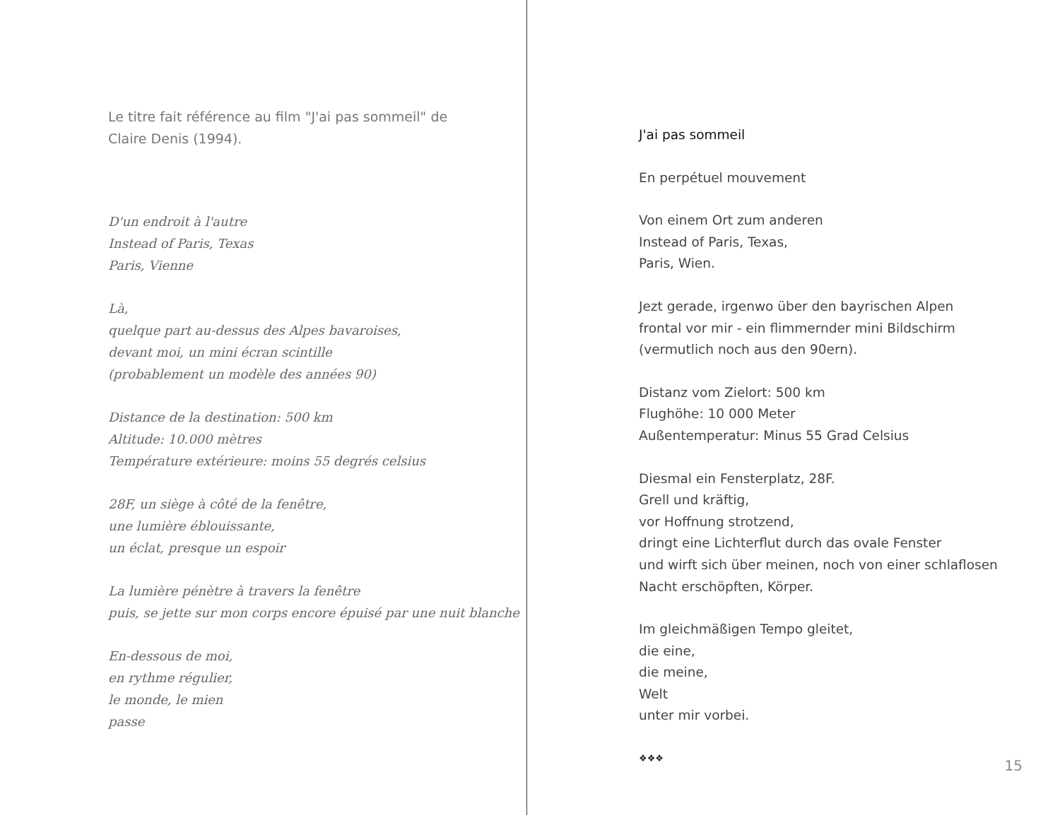Le titre fait référence au film "J'ai pas sommeil" de
Claire Denis (1994).
D'un endroit à l'autre
Instead of Paris, Texas
Paris, Vienne
Là,
quelque part au-dessus des Alpes bavaroises,
devant moi, un mini écran scintille
(probablement un modèle des années 90)
Distance de la destination: 500 km
Altitude: 10.000 mètres
Température extérieure: moins 55 degrés celsius
28F, un siège à côté de la fenêtre,
une lumière éblouissante,
un éclat, presque un espoir
La lumière pénètre à travers la fenêtre
puis, se jette sur mon corps encore épuisé par une nuit blanche
En-dessous de moi,
en rythme régulier,
le monde, le mien
passe
J'ai pas sommeil
En perpétuel mouvement
Von einem Ort zum anderen
Instead of Paris, Texas,
Paris, Wien.
Jezt gerade, irgenwo über den bayrischen Alpen
frontal vor mir - ein flimmernder mini Bildschirm
(vermutlich noch aus den 90ern).
Distanz vom Zielort: 500 km
Flughöhe: 10 000 Meter
Außentemperatur: Minus 55 Grad Celsius
Diesmal ein Fensterplatz, 28F.
Grell und kräftig,
vor Hoffnung strotzend,
dringt eine Lichterflut durch das ovale Fenster
und wirft sich über meinen, noch von einer schlaflosen
Nacht erschöpften, Körper.
Im gleichmäßigen Tempo gleitet,
die eine,
die meine,
Welt
unter mir vorbei.
❖❖❖
15